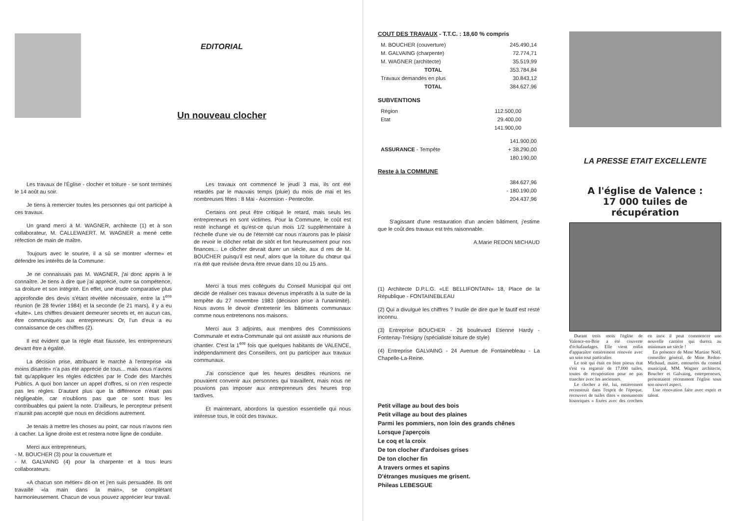EDITORIAL
Un nouveau clocher
Les travaux de l'Église - clocher et toiture - se sont terminés le 14 août au soir.
Je tiens à remercier toutes les personnes qui ont participé à ces travaux.
Un grand merci à M. WAGNER, architecte (1) et à son collaborateur, M. CALLEWAERT. M. WAGNER a mené cette réfection de main de maître.
Toujours avec le sourire, il a sû se montrer «ferme» et défendre les intérêts de la Commune.
Je ne connaissais pas M. WAGNER, j'ai donc appris à le connaître. Je tiens à dire que j'ai apprécié, outre sa compétence, sa droiture et son intégrité. En effet, une étude comparative plus approfondie des devis s'étant révélée nécessaire, entre la 1<sup>ere</sup> réunion (le 28 février 1984) et la seconde (le 21 mars), il y a eu «fuite». Les chiffres devaient demeurer secrets et, en aucun cas, être communiqués aux entrepreneurs. Or, l'un d'eux a eu connaissance de ces chiffres (2).
Il est évident que la règle était faussée, les entrepreneurs devant être à égalité.
La décision prise, attribuant le marché à l'entreprise «la moins disante» n'a pas été apprécié de tous... mais nous n'avons fait qu'appliquer les règles édictées par le Code des Marchés Publics. A quoi bon lancer un appel d'offres, si on n'en respecte pas les règles. D'autant plus que la différence n'était pas négligeable, car n'oublions pas que ce sont tous les contribuables qui paient la note. D'ailleurs, le percepteur présent n'aurait pas accepté que nous en décidions autrement.
Je tenais à mettre les choses au point, car nous n'avons rien à cacher. La ligne droite est et restera notre ligne de conduite.
Merci aux entrepreneurs,
- M. BOUCHER (3) pour la couverture et
- M. GALVAING (4) pour la charpente et à tous leurs collaborateurs.
«A chacun son métier» dit-on et j'en suis persuadée. Ils ont travaillé «la main dans la main», se complétant harmonieusement. Chacun de vous pouvez apprécier leur travail.
Les travaux ont commencé le jeudi 3 mai, ils ont été retardés par le mauvais temps (pluie) du mois de mai et les nombreuses fêtes : 8 Mai - Ascension - Pentecôte.
Certains ont peut être critiqué le retard, mais seuls les entrepreneurs en sont victimes. Pour la Commune, le coût est resté inchangé et qu'est-ce qu'un mois 1/2 supplémentaire à l'échelle d'une vie ou de l'éternité car nous n'aurons pas le plaisir de revoir le clôcher refait de sitôt et fort heureusement pour nos finances... Le clôcher devrait durer un siècle, aux d res de M. BOUCHER puisqu'il est neuf, alors que la toiture du chœur qui n'a été que revisée devra être revue dans 10 ou 15 ans.
Merci à tous mes collègues du Conseil Municipal qui ont décidé de réaliser ces travaux devenus impératifs à la suite de la tempête du 27 novembre 1983 (décision prise à l'unanimité). Nous avons le devoir d'entretenir les bâtiments communaux comme nous entretenons nos maisons.
Merci aux 3 adjoints, aux membres des Commissions Communale et extra-Communale qui ont assisté aux réunions de chantier. C'est la 1<sup>ere</sup> fois que quelques habitants de VALENCE, indépendamment des Conseillers, ont pu participer aux travaux communaux.
J'ai conscience que les heures desdites réunions ne pouvaient convenir aux personnes qui travaillent, mais nous ne pouvions pas imposer aux entrepreneurs des heures trop tardives.
Et maintenant, abordons la question essentielle qui nous intéresse tous, le coût des travaux.
COUT DES TRAVAUX - T.T.C. : 18,60 % compris
| M. BOUCHER (couverture) | 245.490,14 |
| M. GALVAING (charpente) | 72.774,71 |
| M. WAGNER (architecte) | 35.519,99 |
| TOTAL | 353.784,84 |
| Travaux demandés en plus | 30.843,12 |
| TOTAL | 384.627,96 |
SUBVENTIONS
| Région | 112.500,00 | |
| Etat | 29.400,00 | |
| | 141.900,00 | |
| | 141.900,00 |
| ASSURANCE - Tempête | + 38.290,00 |
| | 180.190,00 |
Reste à la COMMUNE
| | 384.627,96 |
| | - 180.190,00 |
| | 204.437,96 |
S'agissant d'une restauration d'un ancien bâtiment, j'estime que le coût des travaux est très raisonnable.
A.Marie REDON MICHAUD
(1) Architecte D.P.L.G. «LE BELLIFONTAIN» 18, Place de la République - FONTAINEBLEAU
(2) Qui a divulgué les chiffres ? Inutile de dire que le fautif est resté inconnu.
(3) Entreprise BOUCHER - 26 boulevard Etienne Hardy - Fontenay-Trésigny (spécialiste toiture de style)
(4) Entreprise GALVAING - 24 Avenue de Fontainebleau - La Chapelle-La-Reine.
Petit village au bout des bois
Petit village au bout des plaines
Parmi les pommiers, non loin des grands chênes
Lorsque j'aperçois
Le coq et la croix
De ton clocher d'ardoises grises
De ton clocher fin
A travers ormes et sapins
D'étranges musiques me grisent.
Phileas LEBESGUE
LA PRESSE ETAIT EXCELLENTE
A l'église de Valence :
17 000 tuiles de récupération
Durant trois mois l'église de Valence-en-Brie a été couverte d'échafaudages. Elle vient enfin d'apparaître entièrement rénovée avec un soin tout particulier.
Le toit qui était en bien piteux état s'est vu regarnir de 17.000 tuiles, toutes de récupération pour ne pas trancher avec les anciennes.
Le clocher a été, lui, entièrement reconstruit dans l'esprit de l'époque, recouvert de tuiles dites « monuments historiques » fixées avec des crochets en inox il peut commencer une nouvelle carrière qui durera au minimum un siècle !
En présence de Mme Martine Noël, conseiller général, de Mme Redon-Michaud, maire, entourées du conseil municipal, MM. Wagner architecte, Boucher et Galvaing, entrepreneurs, présentaient récemment l'église sous son nouvel aspect.
Une rénovation faite avec esprit et talent.